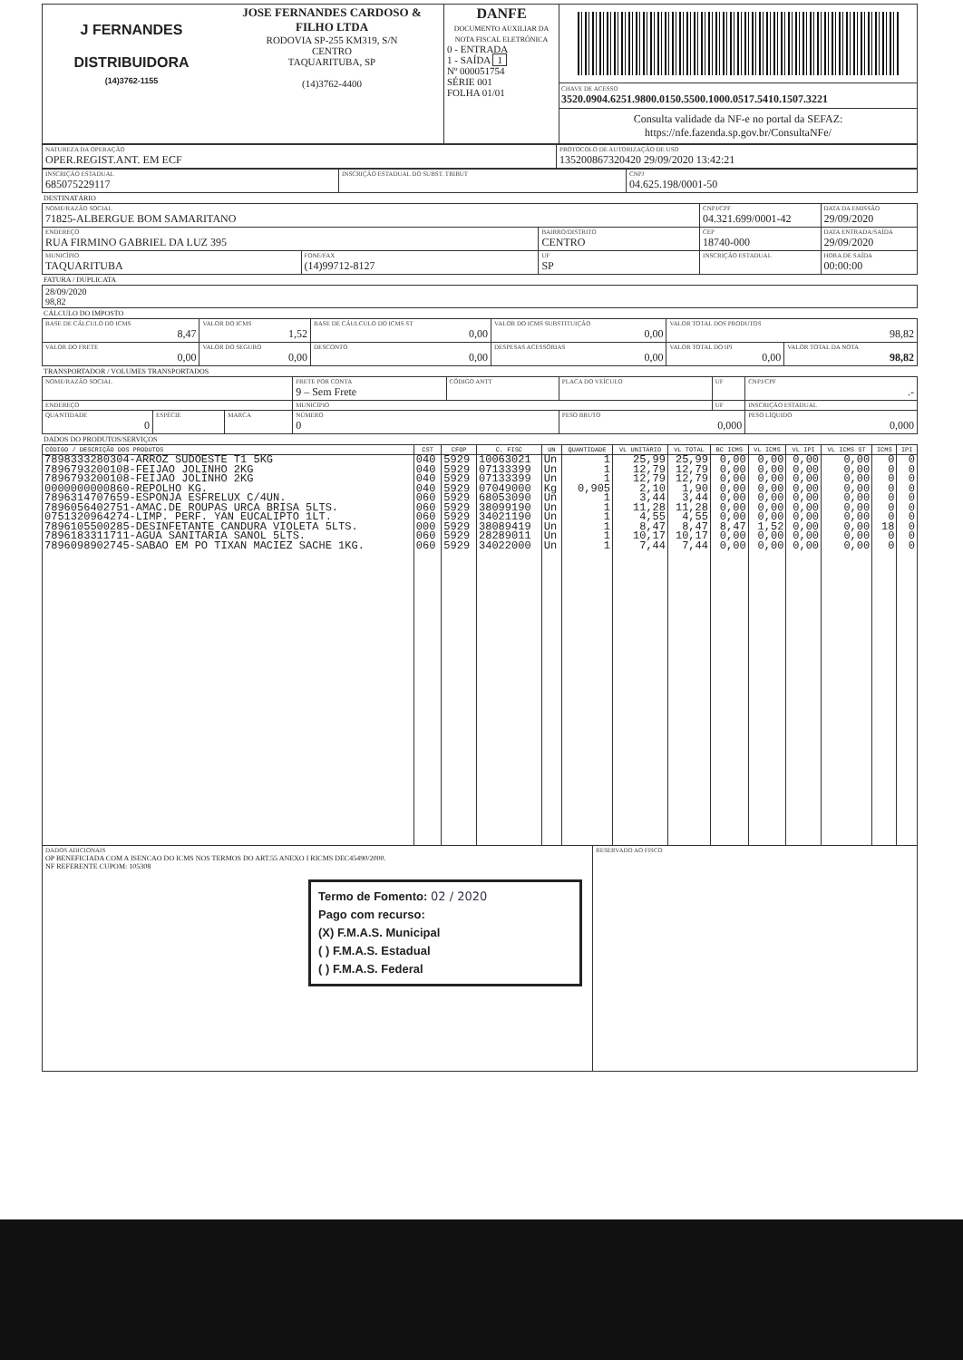| J FERNANDES DISTRIBUIDORA (14)3762-1155 | JOSE FERNANDES CARDOSO & FILHO LTDA RODOVIA SP-255 KM319, S/N CENTRO TAQUARITUBA, SP (14)3762-4400 | DANFE DOCUMENTO AUXILIAR DA NOTA FISCAL ELETRÔNICA 0 - ENTRADA 1 - SAÍDA 1 Nº 000051754 SÉRIE 001 FOLHA 01/01 | CHAVE DE ACESSO 3520.0904.6251.9800.0150.5500.1000.0517.5410.1507.3221 Consulta validade da NF-e no portal da SEFAZ: https://nfe.fazenda.sp.gov.br/ConsultaNFe/ |
| NATUREZA DA OPERAÇÃO OPER.REGIST.ANT. EM ECF | PROTOCOLO DE AUTORIZAÇÃO DE USO 135200867320420 29/09/2020 13:42:21 |
| INSCRIÇÃO ESTADUAL 685075229117 | INSCRIÇÃO ESTADUAL DO SUBST. TRIBUT | CNPJ 04.625.198/0001-50 |
DESTINATÁRIO
| NOME/RAZÃO SOCIAL 71825-ALBERGUE BOM SAMARITANO | | | CNPJ/CPF 04.321.699/0001-42 | | DATA DA EMISSÃO 29/09/2020 |
| ENDEREÇO RUA FIRMINO GABRIEL DA LUZ 395 | | BAIRRO/DISTRITO CENTRO | | CEP 18740-000 | DATA ENTRADA/SAÍDA 29/09/2020 |
| MUNICÍPIO TAQUARITUBA | FONE/FAX (14)99712-8127 | UF SP | INSCRIÇÃO ESTADUAL | | HORA DE SAÍDA 00:00:00 |
FATURA / DUPLICATA
| 28/09/2020 98,82 |
CÁLCULO DO IMPOSTO
| BASE DE CÁLCULO DO ICMS 8,47 | VALOR DO ICMS 1,52 | BASE DE CÁULCULO DO ICMS ST 0,00 | VALOR DO ICMS SUBSTITUIÇÃO 0,00 | VALOR TOTAL DOS PRODUTOS 98,82 | |
| VALOR DO FRETE 0,00 | VALOR DO SEGURO 0,00 | DESCONTO 0,00 | DESPESAS ACESSÓRIAS 0,00 | VALOR TOTAL DO IPI 0,00 | VALOR TOTAL DA NOTA 98,82 |
TRANSPORTADOR / VOLUMES TRANSPORTADOS
| NOME/RAZÃO SOCIAL | | | FRETE POR CONTA 9 – Sem Frete | CÓDIGO ANTT | PLACA DO VEÍCULO | UF | CNPJ/CPF .- |
| ENDEREÇO | | | MUNICÍPIO | | | UF | INSCRIÇÃO ESTADUAL |
| QUANTIDADE 0 | ESPÉCIE | MARCA | NÚMERO 0 | | PESO BRUTO 0,000 | | PESO LÍQUIDO 0,000 |
DADOS DO PRODUTOS/SERVIÇOS
| CÓDIGO / DESCRIÇÃO DOS PRODUTOS | CST | CFOP | C. FISC | UN | QUANTIDADE | VL UNITÁRIO | VL TOTAL | BC ICMS | VL ICMS | VL IPI | VL ICMS ST | ICMS | IPI |
| --- | --- | --- | --- | --- | --- | --- | --- | --- | --- | --- | --- | --- | --- |
| 7898333280304-ARROZ SUDOESTE T1 5KG 7896793200108-FEIJAO JOLINHO 2KG 7896793200108-FEIJAO JOLINHO 2KG 0000000000860-REPOLHO KG. 7896314707659-ESPONJA ESFRELUX C/4UN. 7896056402751-AMAC.DE ROUPAS URCA BRISA 5LTS. 0751320964274-LIMP. PERF. YAN EUCALIPTO 1LT. 7896105500285-DESINFETANTE CANDURA VIOLETA 5LTS. 7896183311711-AGUA SANITARIA SANOL 5LTS. 7896098902745-SABAO EM PO TIXAN MACIEZ SACHE 1KG. | 040 040 040 040 060 060 060 000 060 060 | 5929 5929 5929 5929 5929 5929 5929 5929 5929 5929 | 10063021 07133399 07133399 07049000 68053090 38099190 34021190 38089419 28289011 34022000 | Un Un Un Kg Un Un Un Un Un Un | 1 1 1 0,905 1 1 1 1 1 1 | 25,99 12,79 12,79 2,10 3,44 11,28 4,55 8,47 10,17 7,44 | 25,99 12,79 12,79 1,90 3,44 11,28 4,55 8,47 10,17 7,44 | 0,00 0,00 0,00 0,00 0,00 0,00 0,00 8,47 0,00 0,00 | 0,00 0,00 0,00 0,00 0,00 0,00 0,00 1,52 0,00 0,00 | 0,00 0,00 0,00 0,00 0,00 0,00 0,00 0,00 0,00 0,00 | 0,00 0,00 0,00 0,00 0,00 0,00 0,00 0,00 0,00 0,00 | 0 0 0 0 0 0 0 18 0 0 | 0 0 0 0 0 0 0 0 0 0 |
| DADOS ADICIONAIS OP BENEFICIADA COM A ISENCAO DO ICMS NOS TERMOS DO ART.55 ANEXO I RICMS DEC45490/2000. NF REFERENTE CUPOM: 105308 Termo de Fomento: 02 / 2020 Pago com recurso: (X) F.M.A.S. Municipal ( ) F.M.A.S. Estadual ( ) F.M.A.S. Federal | RESERVADO AO FISCO |